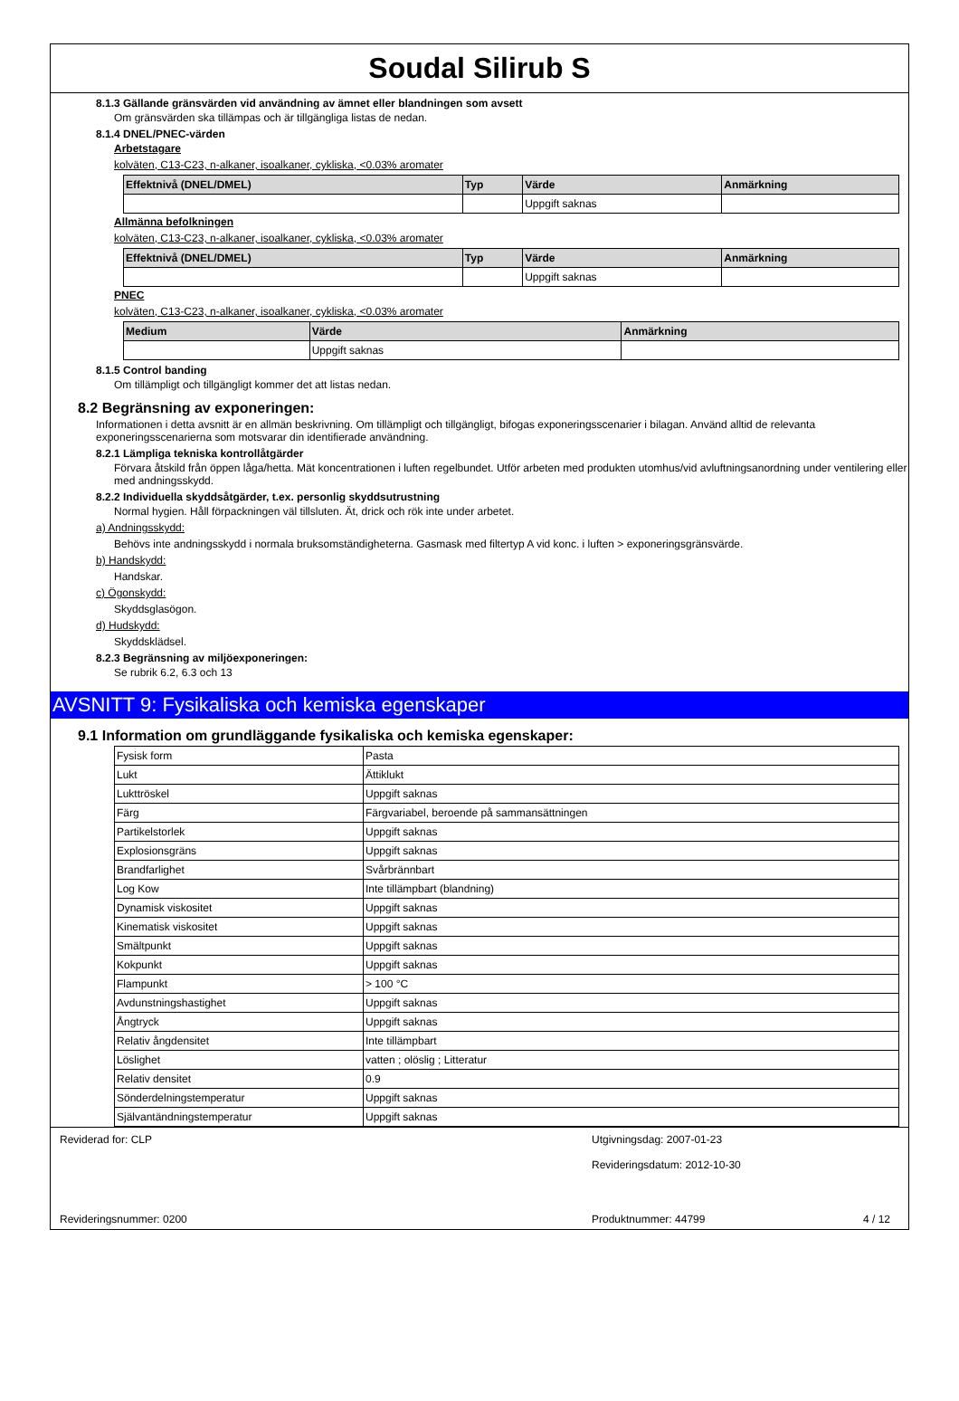Soudal Silirub S
8.1.3 Gällande gränsvärden vid användning av ämnet eller blandningen som avsett
Om gränsvärden ska tillämpas och är tillgängliga listas de nedan.
8.1.4 DNEL/PNEC-värden
Arbetstagare
kolväten, C13-C23, n-alkaner, isoalkaner, cykliska, <0.03% aromater
| Effektnivå (DNEL/DMEL) | Typ | Värde | Anmärkning |
| --- | --- | --- | --- |
| | | Uppgift saknas | |
Allmänna befolkningen
kolväten, C13-C23, n-alkaner, isoalkaner, cykliska, <0.03% aromater
| Effektnivå (DNEL/DMEL) | Typ | Värde | Anmärkning |
| --- | --- | --- | --- |
| | | Uppgift saknas | |
PNEC
kolväten, C13-C23, n-alkaner, isoalkaner, cykliska, <0.03% aromater
| Medium | Värde | Anmärkning |
| --- | --- | --- |
| | Uppgift saknas | |
8.1.5 Control banding
Om tillämpligt och tillgängligt kommer det att listas nedan.
8.2 Begränsning av exponeringen:
Informationen i detta avsnitt är en allmän beskrivning. Om tillämpligt och tillgängligt, bifogas exponeringsscenarier i bilagan. Använd alltid de relevanta exponeringsscenarierna som motsvarar din identifierade användning.
8.2.1 Lämpliga tekniska kontrollåtgärder
Förvara åtskild från öppen låga/hetta. Mät koncentrationen i luften regelbundet. Utför arbeten med produkten utomhus/vid avluftningsanordning under ventilering eller med andningsskydd.
8.2.2 Individuella skyddsåtgärder, t.ex. personlig skyddsutrustning
Normal hygien. Håll förpackningen väl tillsluten. Ät, drick och rök inte under arbetet.
a) Andningsskydd:
Behövs inte andningsskydd i normala bruksomständigheterna. Gasmask med filtertyp A vid konc. i luften > exponeringsgränsvärde.
b) Handskydd:
Handskar.
c) Ögonskydd:
Skyddsglasögon.
d) Hudskydd:
Skyddsklädsel.
8.2.3 Begränsning av miljöexponeringen:
Se rubrik 6.2, 6.3 och 13
AVSNITT 9: Fysikaliska och kemiska egenskaper
9.1 Information om grundläggande fysikaliska och kemiska egenskaper:
| Fysisk form | Pasta |
| Lukt | Ättiklukt |
| Lukttröskel | Uppgift saknas |
| Färg | Färgvariabel, beroende på sammansättningen |
| Partikelstorlek | Uppgift saknas |
| Explosionsgräns | Uppgift saknas |
| Brandfarlighet | Svårbrännbart |
| Log Kow | Inte tillämpbart (blandning) |
| Dynamisk viskositet | Uppgift saknas |
| Kinematisk viskositet | Uppgift saknas |
| Smältpunkt | Uppgift saknas |
| Kokpunkt | Uppgift saknas |
| Flampunkt | > 100 °C |
| Avdunstningshastighet | Uppgift saknas |
| Ångtryck | Uppgift saknas |
| Relativ ångdensitet | Inte tillämpbart |
| Löslighet | vatten ; olöslig ; Litteratur |
| Relativ densitet | 0.9 |
| Sönderdelningstemperatur | Uppgift saknas |
| Självantändningstemperatur | Uppgift saknas |
Reviderad for: CLP Utgivningsdag: 2007-01-23
Revideringsdatum: 2012-10-30
Revideringsnummer: 0200 Produktnummer: 44799 4 / 12